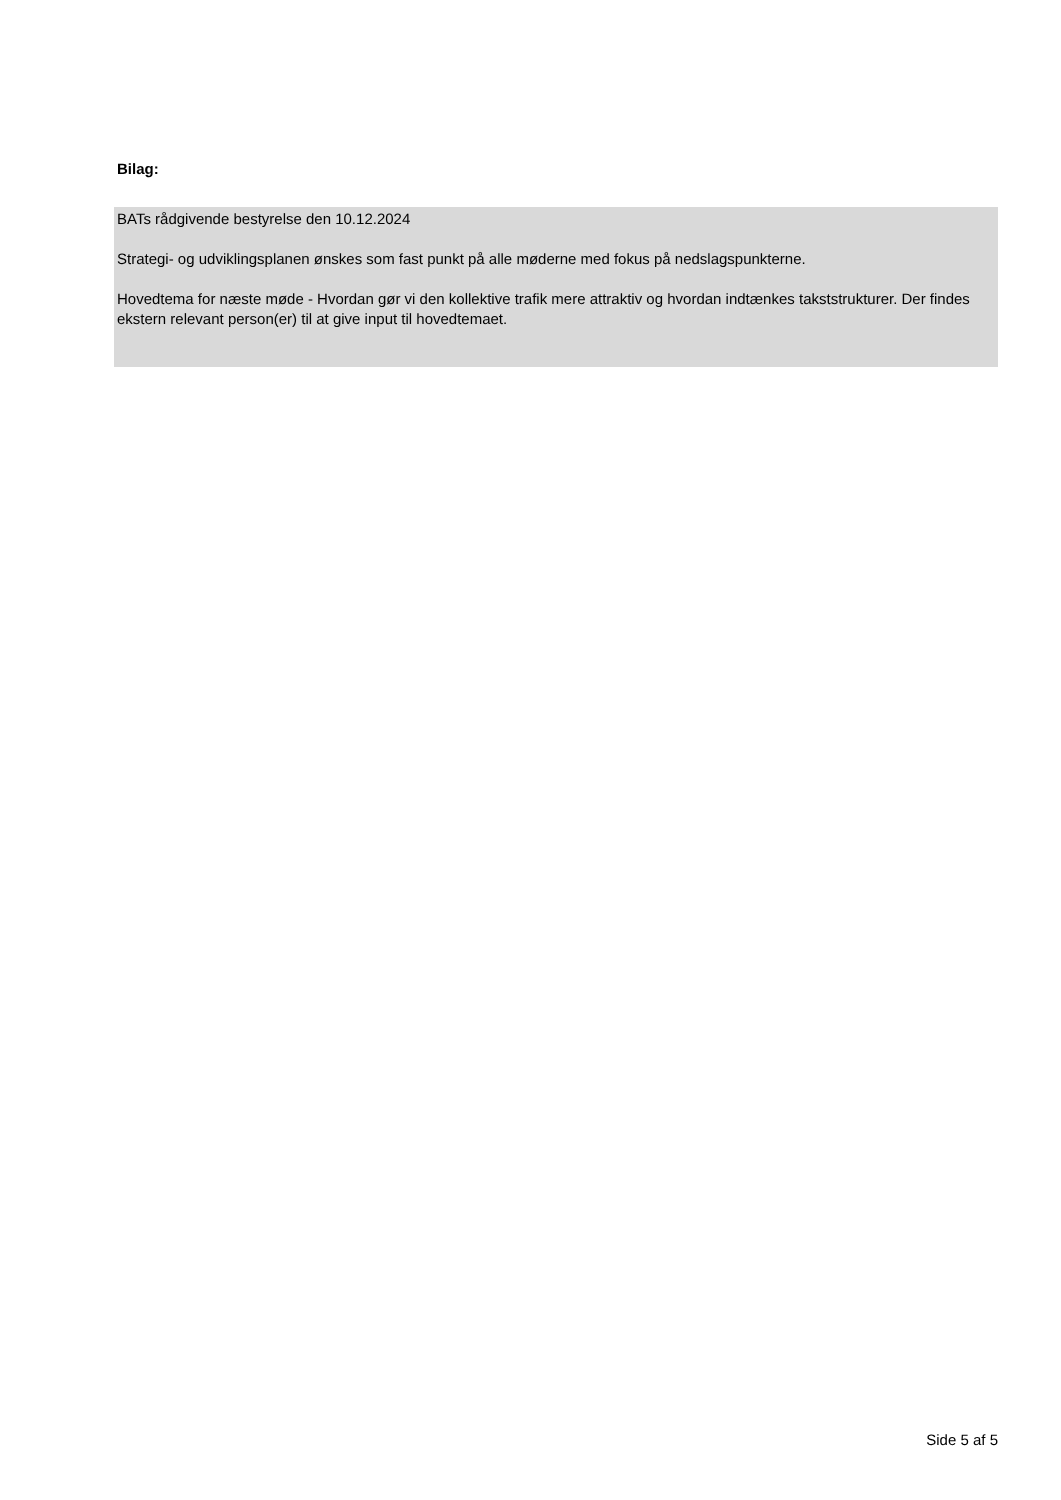Bilag:
BATs rådgivende bestyrelse den 10.12.2024
Strategi- og udviklingsplanen ønskes som fast punkt på alle møderne med fokus på nedslagspunkterne.
Hovedtema for næste møde - Hvordan gør vi den kollektive trafik mere attraktiv og hvordan indtænkes takststrukturer. Der findes ekstern relevant person(er) til at give input til hovedtemaet.
Side 5 af 5